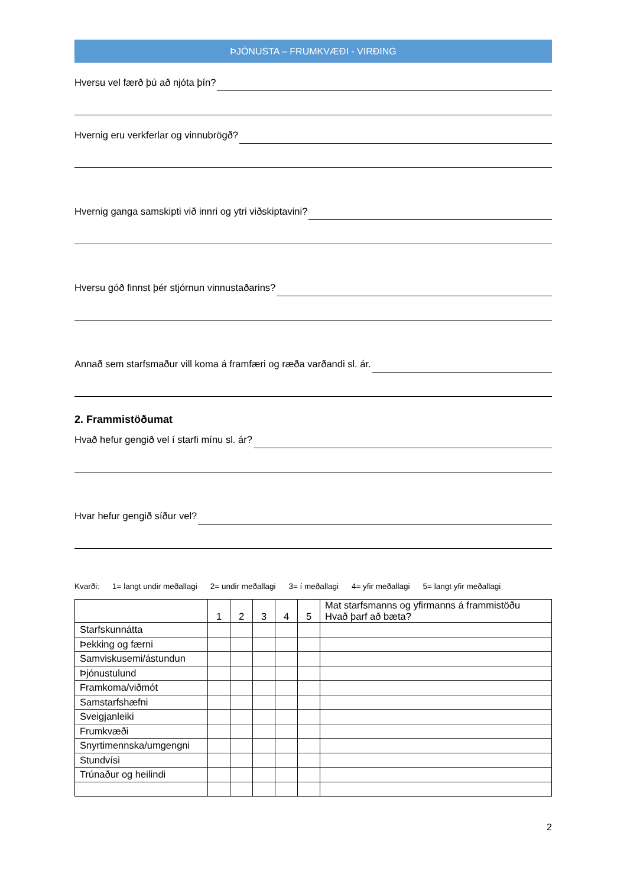ÞJÓNUSTA – FRUMKVÆÐI - VIRÐING
Hversu vel færð þú að njóta þín?
Hvernig eru verkferlar og vinnubrögð?
Hvernig ganga samskipti við innri og ytri viðskiptavini?
Hversu góð finnst þér stjórnun vinnustaðarins?
Annað sem starfsmaður vill koma á framfæri og ræða varðandi sl. ár.
2. Frammistöðumat
Hvað hefur gengið vel í starfi mínu sl. ár?
Hvar hefur gengið síður vel?
Kvarði: 1= langt undir meðallagi 2= undir meðallagi 3= í meðallagi 4= yfir meðallagi 5= langt yfir meðallagi
| | 1 | 2 | 3 | 4 | 5 | Mat starfsmanns og yfirmanns á frammistöðu Hvað þarf að bæta? |
| Starfskunnátta | | | | | | |
| Þekking og færni | | | | | | |
| Samviskusemi/ástundun | | | | | | |
| Þjónustulund | | | | | | |
| Framkoma/viðmót | | | | | | |
| Samstarfshæfni | | | | | | |
| Sveigjanleiki | | | | | | |
| Frumkvæði | | | | | | |
| Snyrtimennska/umgengni | | | | | | |
| Stundvísi | | | | | | |
| Trúnaður og heilindi | | | | | | |
2